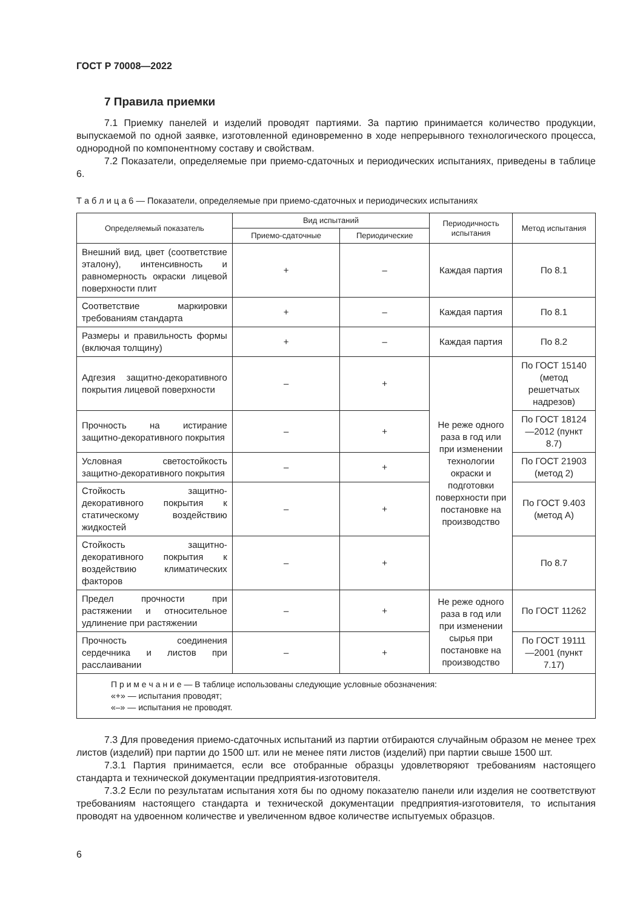ГОСТ Р 70008—2022
7 Правила приемки
7.1 Приемку панелей и изделий проводят партиями. За партию принимается количество продукции, выпускаемой по одной заявке, изготовленной единовременно в ходе непрерывного технологического процесса, однородной по компонентному составу и свойствам.
7.2 Показатели, определяемые при приемо-сдаточных и периодических испытаниях, приведены в таблице 6.
Т а б л и ц а 6 — Показатели, определяемые при приемо-сдаточных и периодических испытаниях
| Определяемый показатель | Вид испытаний | | Периодичность испытания | Метод испытания |
| --- | --- | --- | --- | --- |
| | Приемо-сдаточные | Периодические | | |
| Внешний вид, цвет (соответствие эталону), интенсивность и равномерность окраски лицевой поверхности плит | + | – | Каждая партия | По 8.1 |
| Соответствие маркировки требованиям стандарта | + | – | Каждая партия | По 8.1 |
| Размеры и правильность формы (включая толщину) | + | – | Каждая партия | По 8.2 |
| Адгезия защитно-декоративного покрытия лицевой поверхности | – | + | Не реже одного раза в год или при изменении технологии окраски и подготовки поверхности при постановке на производство | По ГОСТ 15140 (метод решетчатых надрезов) |
| Прочность на истирание защитно-декоративного покрытия | – | + | | По ГОСТ 18124—2012 (пункт 8.7) |
| Условная светостойкость защитно-декоративного покрытия | – | + | | По ГОСТ 21903 (метод 2) |
| Стойкость защитно-декоративного покрытия к статическому воздействию жидкостей | – | + | | По ГОСТ 9.403 (метод А) |
| Стойкость защитно-декоративного покрытия к воздействию климатических факторов | – | + | | По 8.7 |
| Предел прочности при растяжении и относительное удлинение при растяжении | – | + | Не реже одного раза в год или при изменении сырья при постановке на производство | По ГОСТ 11262 |
| Прочность соединения сердечника и листов при расслаивании | – | + | | По ГОСТ 19111—2001 (пункт 7.17) |
| П р и м е ч а н и е — В таблице использованы следующие условные обозначения: «+» — испытания проводят; «–» — испытания не проводят. | | | | |
7.3 Для проведения приемо-сдаточных испытаний из партии отбираются случайным образом не менее трех листов (изделий) при партии до 1500 шт. или не менее пяти листов (изделий) при партии свыше 1500 шт.
7.3.1 Партия принимается, если все отобранные образцы удовлетворяют требованиям настоящего стандарта и технической документации предприятия-изготовителя.
7.3.2 Если по результатам испытания хотя бы по одному показателю панели или изделия не соответствуют требованиям настоящего стандарта и технической документации предприятия-изготовителя, то испытания проводят на удвоенном количестве и увеличенном вдвое количестве испытуемых образцов.
6